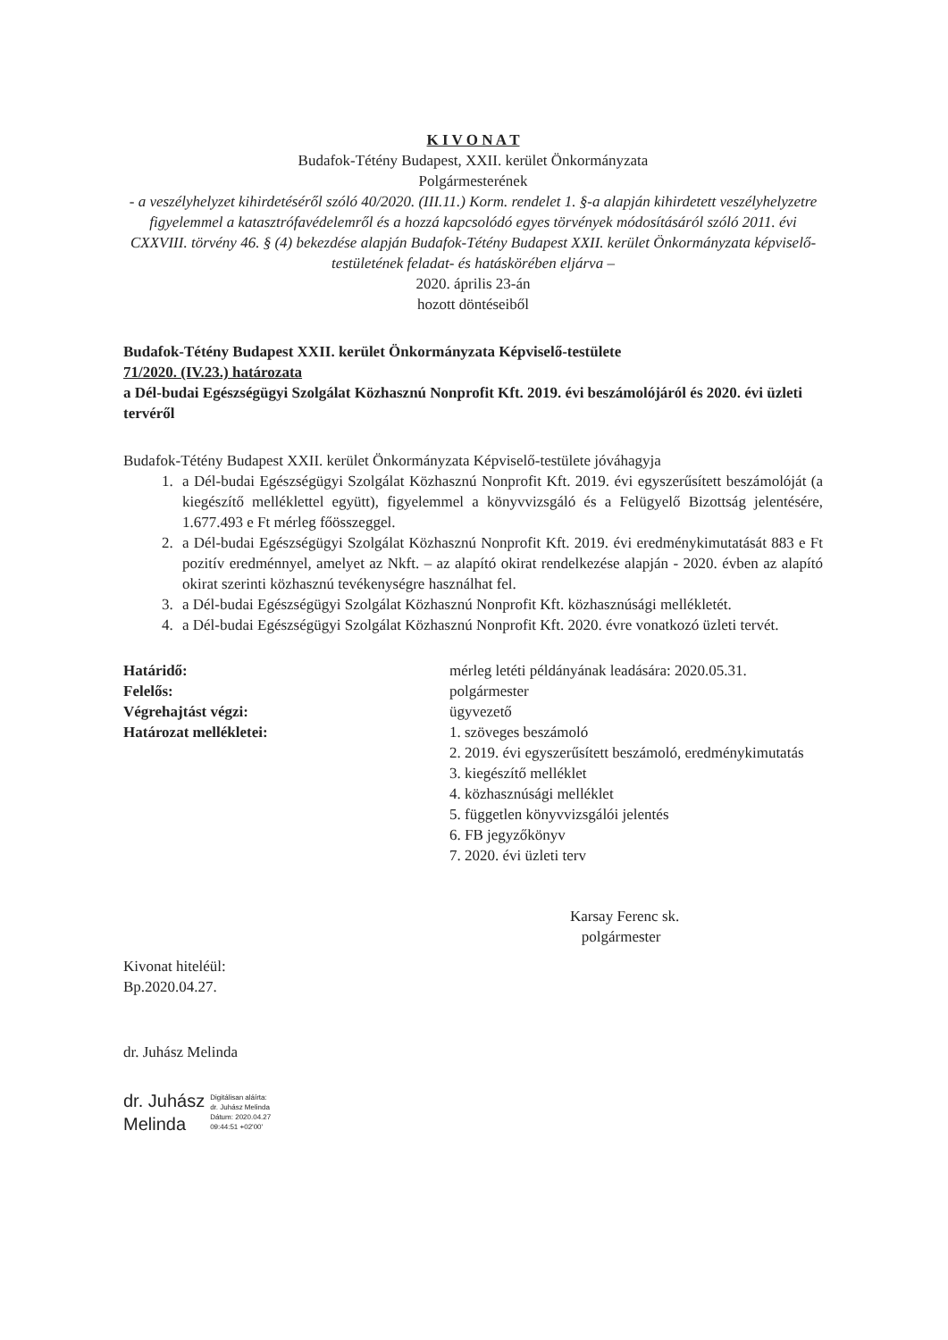K I V O N A T
Budafok-Tétény Budapest, XXII. kerület Önkormányzata
Polgármesterének
- a veszélyhelyzet kihirdetéséről szóló 40/2020. (III.11.) Korm. rendelet 1. §-a alapján kihirdetett veszélyhelyzetre figyelemmel a katasztrófavédelemről és a hozzá kapcsolódó egyes törvények módosításáról szóló 2011. évi CXXVIII. törvény 46. § (4) bekezdése alapján Budafok-Tétény Budapest XXII. kerület Önkormányzata képviselő-testületének feladat- és hatáskörében eljárva –
2020. április 23-án
hozott döntéseiből
Budafok-Tétény Budapest XXII. kerület Önkormányzata Képviselő-testülete
71/2020. (IV.23.) határozata
a Dél-budai Egészségügyi Szolgálat Közhasznú Nonprofit Kft. 2019. évi beszámolójáról és 2020. évi üzleti tervéről
Budafok-Tétény Budapest XXII. kerület Önkormányzata Képviselő-testülete jóváhagyja
1. a Dél-budai Egészségügyi Szolgálat Közhasznú Nonprofit Kft. 2019. évi egyszerűsített beszámolóját (a kiegészítő melléklettel együtt), figyelemmel a könyvvizsgáló és a Felügyelő Bizottság jelentésére, 1.677.493 e Ft mérleg főösszeggel.
2. a Dél-budai Egészségügyi Szolgálat Közhasznú Nonprofit Kft. 2019. évi eredménykimutatását 883 e Ft pozitív eredménnyel, amelyet az Nkft. – az alapító okirat rendelkezése alapján - 2020. évben az alapító okirat szerinti közhasznú tevékenységre használhat fel.
3. a Dél-budai Egészségügyi Szolgálat Közhasznú Nonprofit Kft. közhasznúsági mellékletét.
4. a Dél-budai Egészségügyi Szolgálat Közhasznú Nonprofit Kft. 2020. évre vonatkozó üzleti tervét.
Határidő:
mérleg letéti példányának leadására: 2020.05.31.
Felelős:
polgármester
Végrehajtást végzi:
ügyvezető
Határozat mellékletei:
1. szöveges beszámoló
2. 2019. évi egyszerűsített beszámoló, eredménykimutatás
3. kiegészítő melléklet
4. közhasznúsági melléklet
5. független könyvvizsgálói jelentés
6. FB jegyzőkönyv
7. 2020. évi üzleti terv
Karsay Ferenc sk.
polgármester
Kivonat hiteléül:
Bp.2020.04.27.
dr. Juhász Melinda
dr. Juhász
Melinda
Digitálisan aláírta:
dr. Juhász Melinda
Dátum: 2020.04.27
09:44:51 +02'00'